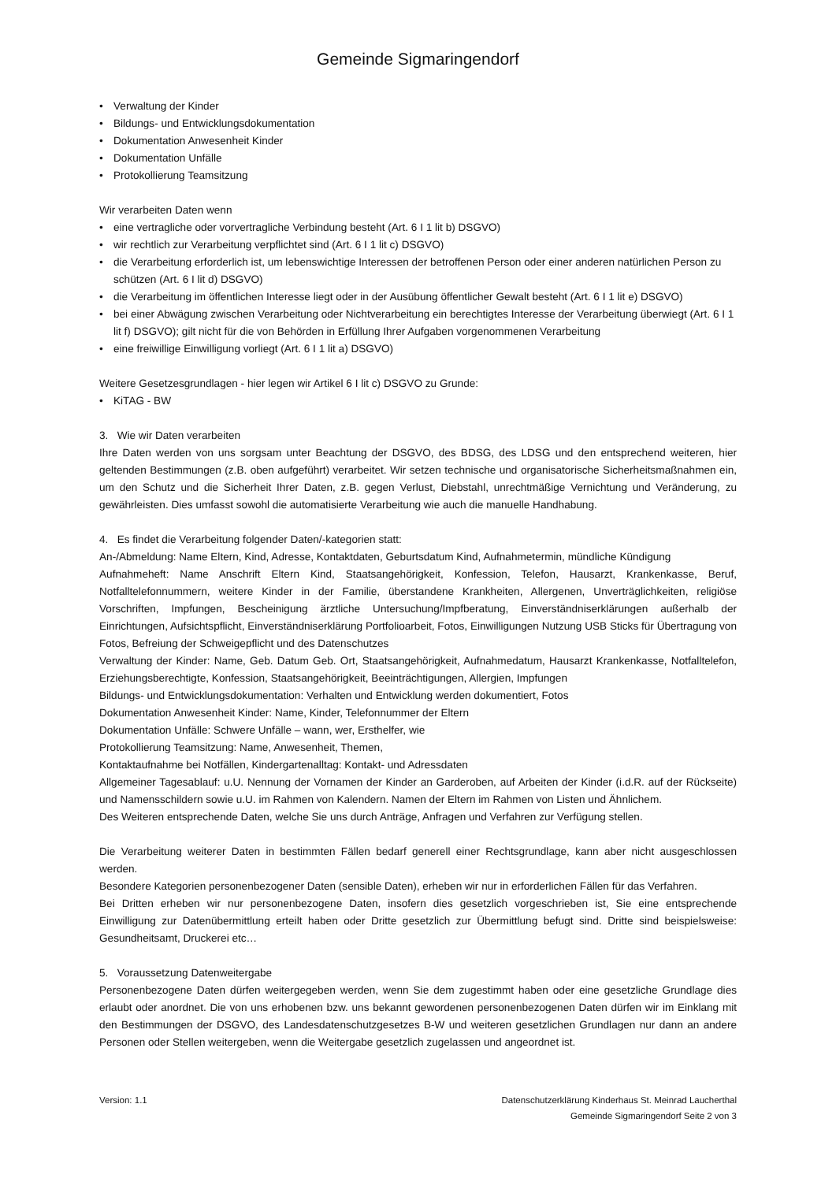Gemeinde Sigmaringendorf
• Verwaltung der Kinder
• Bildungs- und Entwicklungsdokumentation
• Dokumentation Anwesenheit Kinder
• Dokumentation Unfälle
• Protokollierung Teamsitzung
Wir verarbeiten Daten wenn
• eine vertragliche oder vorvertragliche Verbindung besteht (Art. 6 I 1 lit b) DSGVO)
• wir rechtlich zur Verarbeitung verpflichtet sind (Art. 6 I 1 lit c) DSGVO)
• die Verarbeitung erforderlich ist, um lebenswichtige Interessen der betroffenen Person oder einer anderen natürlichen Person zu schützen (Art. 6 I lit d) DSGVO)
• die Verarbeitung im öffentlichen Interesse liegt oder in der Ausübung öffentlicher Gewalt besteht (Art. 6 I 1 lit e) DSGVO)
• bei einer Abwägung zwischen Verarbeitung oder Nichtverarbeitung ein berechtigtes Interesse der Verarbeitung überwiegt (Art. 6 I 1 lit f) DSGVO); gilt nicht für die von Behörden in Erfüllung Ihrer Aufgaben vorgenommenen Verarbeitung
• eine freiwillige Einwilligung vorliegt (Art. 6 I 1 lit a) DSGVO)
Weitere Gesetzesgrundlagen - hier legen wir Artikel 6 I lit c) DSGVO zu Grunde:
• KiTAG - BW
3. Wie wir Daten verarbeiten
Ihre Daten werden von uns sorgsam unter Beachtung der DSGVO, des BDSG, des LDSG und den entsprechend weiteren, hier geltenden Bestimmungen (z.B. oben aufgeführt) verarbeitet. Wir setzen technische und organisatorische Sicherheitsmaßnahmen ein, um den Schutz und die Sicherheit Ihrer Daten, z.B. gegen Verlust, Diebstahl, unrechtmäßige Vernichtung und Veränderung, zu gewährleisten. Dies umfasst sowohl die automatisierte Verarbeitung wie auch die manuelle Handhabung.
4. Es findet die Verarbeitung folgender Daten/-kategorien statt:
An-/Abmeldung: Name Eltern, Kind, Adresse, Kontaktdaten, Geburtsdatum Kind, Aufnahmetermin, mündliche Kündigung
Aufnahmeheft: Name Anschrift Eltern Kind, Staatsangehörigkeit, Konfession, Telefon, Hausarzt, Krankenkasse, Beruf, Notfalltelefonnummern, weitere Kinder in der Familie, überstandene Krankheiten, Allergenen, Unverträglichkeiten, religiöse Vorschriften, Impfungen, Bescheinigung ärztliche Untersuchung/Impfberatung, Einverständniserklärungen außerhalb der Einrichtungen, Aufsichtspflicht, Einverständniserklärung Portfolioarbeit, Fotos, Einwilligungen Nutzung USB Sticks für Übertragung von Fotos, Befreiung der Schweigepflicht und des Datenschutzes
Verwaltung der Kinder: Name, Geb. Datum Geb. Ort, Staatsangehörigkeit, Aufnahmedatum, Hausarzt Krankenkasse, Notfalltelefon, Erziehungsberechtigte, Konfession, Staatsangehörigkeit, Beeinträchtigungen, Allergien, Impfungen
Bildungs- und Entwicklungsdokumentation: Verhalten und Entwicklung werden dokumentiert, Fotos
Dokumentation Anwesenheit Kinder: Name, Kinder, Telefonnummer der Eltern
Dokumentation Unfälle: Schwere Unfälle – wann, wer, Ersthelfer, wie
Protokollierung Teamsitzung: Name, Anwesenheit, Themen,
Kontaktaufnahme bei Notfällen, Kindergartenalltag: Kontakt- und Adressdaten
Allgemeiner Tagesablauf: u.U. Nennung der Vornamen der Kinder an Garderoben, auf Arbeiten der Kinder (i.d.R. auf der Rückseite) und Namensschildern sowie u.U. im Rahmen von Kalendern. Namen der Eltern im Rahmen von Listen und Ähnlichem.
Des Weiteren entsprechende Daten, welche Sie uns durch Anträge, Anfragen und Verfahren zur Verfügung stellen.
Die Verarbeitung weiterer Daten in bestimmten Fällen bedarf generell einer Rechtsgrundlage, kann aber nicht ausgeschlossen werden.
Besondere Kategorien personenbezogener Daten (sensible Daten), erheben wir nur in erforderlichen Fällen für das Verfahren.
Bei Dritten erheben wir nur personenbezogene Daten, insofern dies gesetzlich vorgeschrieben ist, Sie eine entsprechende Einwilligung zur Datenübermittlung erteilt haben oder Dritte gesetzlich zur Übermittlung befugt sind. Dritte sind beispielsweise: Gesundheitsamt, Druckerei etc…
5. Voraussetzung Datenweitergabe
Personenbezogene Daten dürfen weitergegeben werden, wenn Sie dem zugestimmt haben oder eine gesetzliche Grundlage dies erlaubt oder anordnet. Die von uns erhobenen bzw. uns bekannt gewordenen personenbezogenen Daten dürfen wir im Einklang mit den Bestimmungen der DSGVO, des Landesdatenschutzgesetzes B-W und weiteren gesetzlichen Grundlagen nur dann an andere Personen oder Stellen weitergeben, wenn die Weitergabe gesetzlich zugelassen und angeordnet ist.
Version: 1.1 Datenschutzerklärung Kinderhaus St. Meinrad Laucherthal
Gemeinde Sigmaringendorf Seite 2 von 3